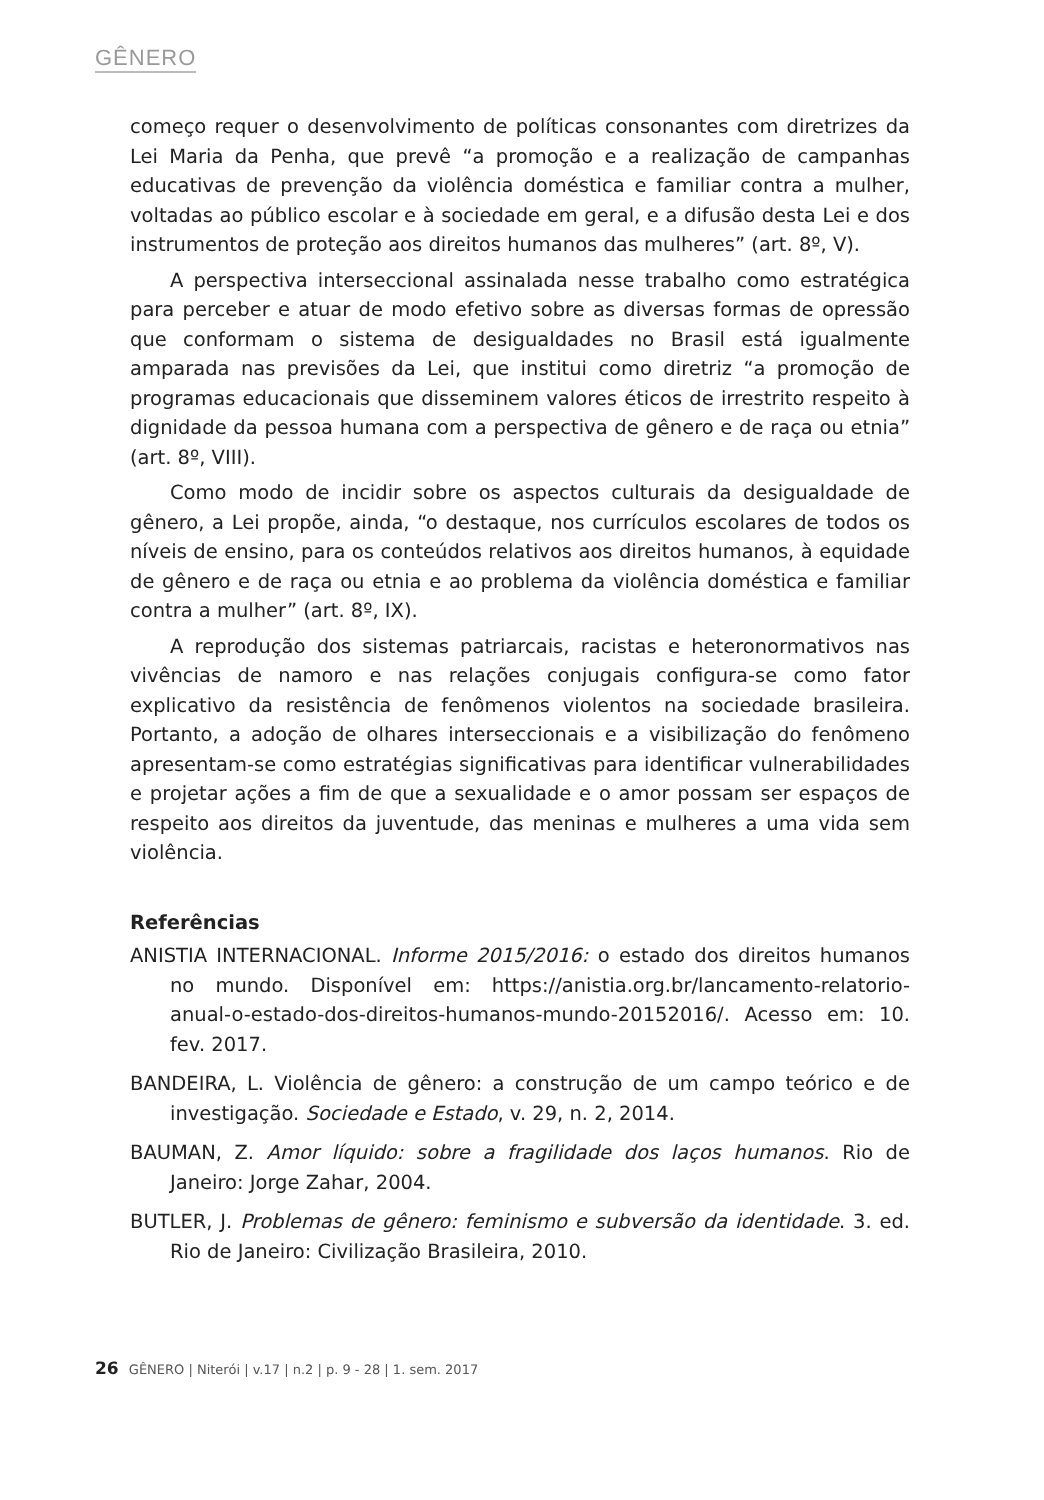GÊNERO
começo requer o desenvolvimento de políticas consonantes com diretrizes da Lei Maria da Penha, que prevê “a promoção e a realização de campanhas educativas de prevenção da violência doméstica e familiar contra a mulher, voltadas ao público escolar e à sociedade em geral, e a difusão desta Lei e dos instrumentos de proteção aos direitos humanos das mulheres” (art. 8º, V).
A perspectiva interseccional assinalada nesse trabalho como estratégica para perceber e atuar de modo efetivo sobre as diversas formas de opressão que conformam o sistema de desigualdades no Brasil está igualmente amparada nas previsões da Lei, que institui como diretriz “a promoção de programas educacionais que disseminem valores éticos de irrestrito respeito à dignidade da pessoa humana com a perspectiva de gênero e de raça ou etnia” (art. 8º, VIII).
Como modo de incidir sobre os aspectos culturais da desigualdade de gênero, a Lei propõe, ainda, “o destaque, nos currículos escolares de todos os níveis de ensino, para os conteúdos relativos aos direitos humanos, à equidade de gênero e de raça ou etnia e ao problema da violência doméstica e familiar contra a mulher” (art. 8º, IX).
A reprodução dos sistemas patriarcais, racistas e heteronormativos nas vivências de namoro e nas relações conjugais configura-se como fator explicativo da resistência de fenômenos violentos na sociedade brasileira. Portanto, a adoção de olhares interseccionais e a visibilização do fenômeno apresentam-se como estratégias significativas para identificar vulnerabilidades e projetar ações a fim de que a sexualidade e o amor possam ser espaços de respeito aos direitos da juventude, das meninas e mulheres a uma vida sem violência.
Referências
ANISTIA INTERNACIONAL. Informe 2015/2016: o estado dos direitos humanos no mundo. Disponível em: https://anistia.org.br/lancamento-relatorio-anual-o-estado-dos-direitos-humanos-mundo-20152016/. Acesso em: 10. fev. 2017.
BANDEIRA, L. Violência de gênero: a construção de um campo teórico e de investigação. Sociedade e Estado, v. 29, n. 2, 2014.
BAUMAN, Z. Amor líquido: sobre a fragilidade dos laços humanos. Rio de Janeiro: Jorge Zahar, 2004.
BUTLER, J. Problemas de gênero: feminismo e subversão da identidade. 3. ed. Rio de Janeiro: Civilização Brasileira, 2010.
26 GÊNERO | Niterói | v.17 | n.2 | p. 9 - 28 | 1. sem. 2017